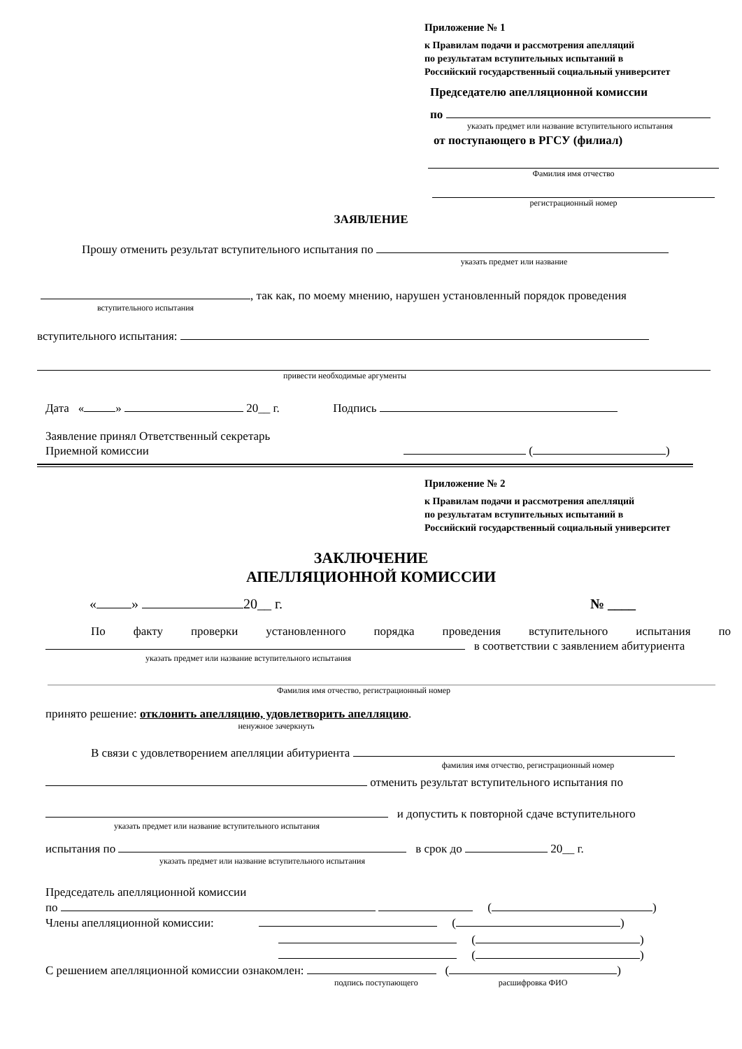Приложение № 1
к Правилам подачи и рассмотрения апелляций
по результатам вступительных испытаний в
Российский государственный социальный университет
Председателю апелляционной комиссии
по
указать предмет или название вступительного испытания
от поступающего в РГСУ (филиал)
Фамилия имя отчество
регистрационный номер
ЗАЯВЛЕНИЕ
Прошу отменить результат вступительного испытания по
указать предмет или название
, так как, по моему мнению, нарушен установленный порядок проведения
вступительного испытания
вступительного испытания:
привести необходимые аргументы
Дата « » 20__ г. Подпись
Заявление принял Ответственный секретарь
Приемной комиссии ( )
Приложение № 2
к Правилам подачи и рассмотрения апелляций
по результатам вступительных испытаний в
Российский государственный социальный университет
ЗАКЛЮЧЕНИЕ
АПЕЛЛЯЦИОННОЙ КОМИССИИ
« » 20__ г. № ____
По факту проверки установленного порядка проведения вступительного испытания по в соответствии с заявлением абитуриента
указать предмет или название вступительного испытания
Фамилия имя отчество, регистрационный номер
принято решение: отклонить апелляцию, удовлетворить апелляцию.
ненужное зачеркнуть
В связи с удовлетворением апелляции абитуриента
фамилия имя отчество, регистрационный номер
отменить результат вступительного испытания по
и допустить к повторной сдаче вступительного
указать предмет или название вступительного испытания
испытания по в срок до 20__ г.
указать предмет или название вступительного испытания
Председатель апелляционной комиссии
по ( )
Члены апелляционной комиссии: ( )
( )
( )
С решением апелляционной комиссии ознакомлен: ( )
подпись поступающего расшифровка ФИО